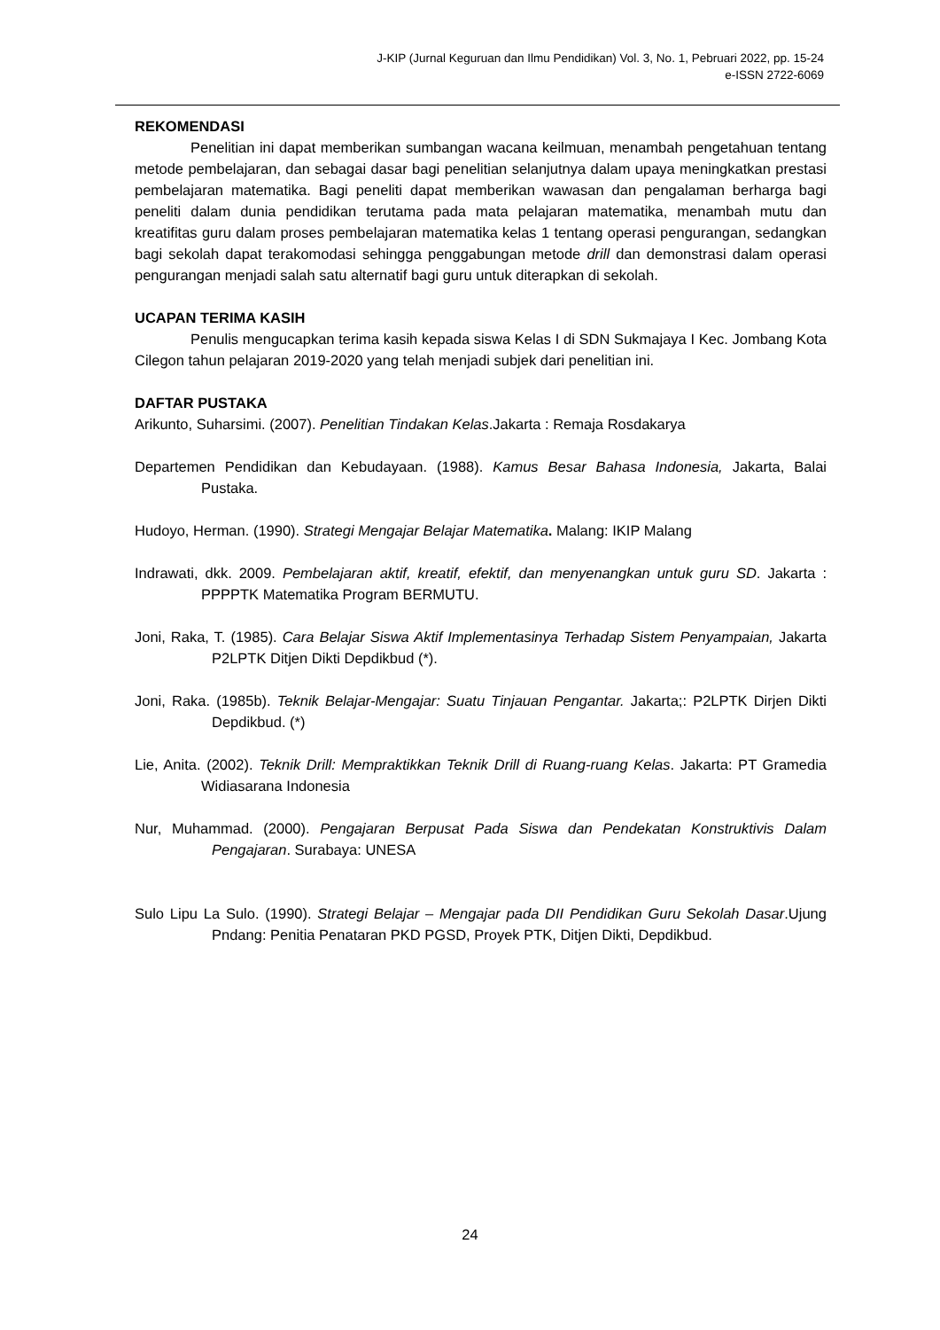J-KIP (Jurnal Keguruan dan Ilmu Pendidikan) Vol. 3, No. 1, Pebruari 2022, pp. 15-24
e-ISSN 2722-6069
REKOMENDASI
Penelitian ini dapat memberikan sumbangan wacana keilmuan, menambah pengetahuan tentang metode pembelajaran, dan sebagai dasar bagi penelitian selanjutnya dalam upaya meningkatkan prestasi pembelajaran matematika. Bagi peneliti dapat memberikan wawasan dan pengalaman berharga bagi peneliti dalam dunia pendidikan terutama pada mata pelajaran matematika, menambah mutu dan kreatifitas guru dalam proses pembelajaran matematika kelas 1 tentang operasi pengurangan, sedangkan bagi sekolah dapat terakomodasi sehingga penggabungan metode drill dan demonstrasi dalam operasi pengurangan menjadi salah satu alternatif bagi guru untuk diterapkan di sekolah.
UCAPAN TERIMA KASIH
Penulis mengucapkan terima kasih kepada siswa Kelas I di SDN Sukmajaya I Kec. Jombang Kota Cilegon tahun pelajaran 2019-2020 yang telah menjadi subjek dari penelitian ini.
DAFTAR PUSTAKA
Arikunto, Suharsimi. (2007). Penelitian Tindakan Kelas.Jakarta : Remaja Rosdakarya
Departemen Pendidikan dan Kebudayaan. (1988). Kamus Besar Bahasa Indonesia, Jakarta, Balai Pustaka.
Hudoyo, Herman. (1990). Strategi Mengajar Belajar Matematika. Malang: IKIP Malang
Indrawati, dkk. 2009. Pembelajaran aktif, kreatif, efektif, dan menyenangkan untuk guru SD. Jakarta : PPPPTK Matematika Program BERMUTU.
Joni, Raka, T. (1985). Cara Belajar Siswa Aktif Implementasinya Terhadap Sistem Penyampaian, Jakarta P2LPTK Ditjen Dikti Depdikbud (*).
Joni, Raka. (1985b). Teknik Belajar-Mengajar: Suatu Tinjauan Pengantar. Jakarta;: P2LPTK Dirjen Dikti Depdikbud. (*)
Lie, Anita. (2002). Teknik Drill: Mempraktikkan Teknik Drill di Ruang-ruang Kelas. Jakarta: PT Gramedia Widiasarana Indonesia
Nur, Muhammad. (2000). Pengajaran Berpusat Pada Siswa dan Pendekatan Konstruktivis Dalam Pengajaran. Surabaya: UNESA
Sulo Lipu La Sulo. (1990). Strategi Belajar – Mengajar pada DII Pendidikan Guru Sekolah Dasar.Ujung Pndang: Penitia Penataran PKD PGSD, Proyek PTK, Ditjen Dikti, Depdikbud.
24